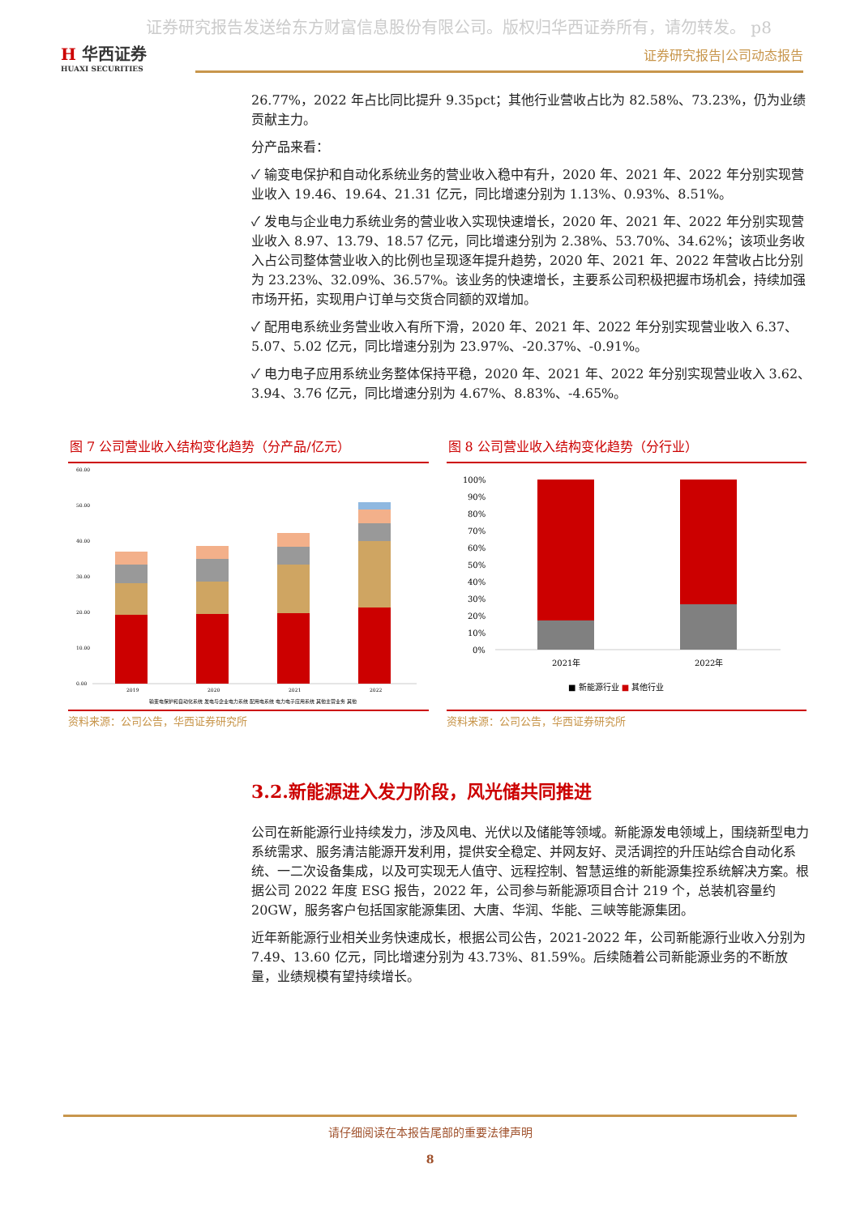证券研究报告发送给东方财富信息股份有限公司。版权归华西证券所有，请勿转发。 p8
H 华西证券
HUAXI SECURITIES
证券研究报告|公司动态报告
26.77%，2022 年占比同比提升 9.35pct；其他行业营收占比为 82.58%、73.23%，仍为业绩贡献主力。
分产品来看：
✓ 输变电保护和自动化系统业务的营业收入稳中有升，2020 年、2021 年、2022 年分别实现营业收入 19.46、19.64、21.31 亿元，同比增速分别为 1.13%、0.93%、8.51%。
✓ 发电与企业电力系统业务的营业收入实现快速增长，2020 年、2021 年、2022 年分别实现营业收入 8.97、13.79、18.57 亿元，同比增速分别为 2.38%、53.70%、34.62%；该项业务收入占公司整体营业收入的比例也呈现逐年提升趋势，2020 年、2021 年、2022 年营收占比分别为 23.23%、32.09%、36.57%。该业务的快速增长，主要系公司积极把握市场机会，持续加强市场开拓，实现用户订单与交货合同额的双增加。
✓ 配用电系统业务营业收入有所下滑，2020 年、2021 年、2022 年分别实现营业收入 6.37、5.07、5.02 亿元，同比增速分别为 23.97%、-20.37%、-0.91%。
✓ 电力电子应用系统业务整体保持平稳，2020 年、2021 年、2022 年分别实现营业收入 3.62、3.94、3.76 亿元，同比增速分别为 4.67%、8.83%、-4.65%。
图 7 公司营业收入结构变化趋势（分产品/亿元）
60.00
50.00
40.00
30.00
20.00
10.00
0.00
2019
2020
2021
2022
输变电保护和自动化系统 发电与企业电力系统 配用电系统 电力电子应用系统 其他主营业务 其他
资料来源：公司公告，华西证券研究所
图 8 公司营业收入结构变化趋势（分行业）
100%
90%
80%
70%
60%
50%
40%
30%
20%
10%
0%
2021年
2022年
■ 新能源行业 ■ 其他行业
资料来源：公司公告，华西证券研究所
3.2.新能源进入发力阶段，风光储共同推进
公司在新能源行业持续发力，涉及风电、光伏以及储能等领域。新能源发电领域上，围绕新型电力系统需求、服务清洁能源开发利用，提供安全稳定、并网友好、灵活调控的升压站综合自动化系统、一二次设备集成，以及可实现无人值守、远程控制、智慧运维的新能源集控系统解决方案。根据公司 2022 年度 ESG 报告，2022 年，公司参与新能源项目合计 219 个，总装机容量约 20GW，服务客户包括国家能源集团、大唐、华润、华能、三峡等能源集团。
近年新能源行业相关业务快速成长，根据公司公告，2021-2022 年，公司新能源行业收入分别为 7.49、13.60 亿元，同比增速分别为 43.73%、81.59%。后续随着公司新能源业务的不断放量，业绩规模有望持续增长。
请仔细阅读在本报告尾部的重要法律声明
8